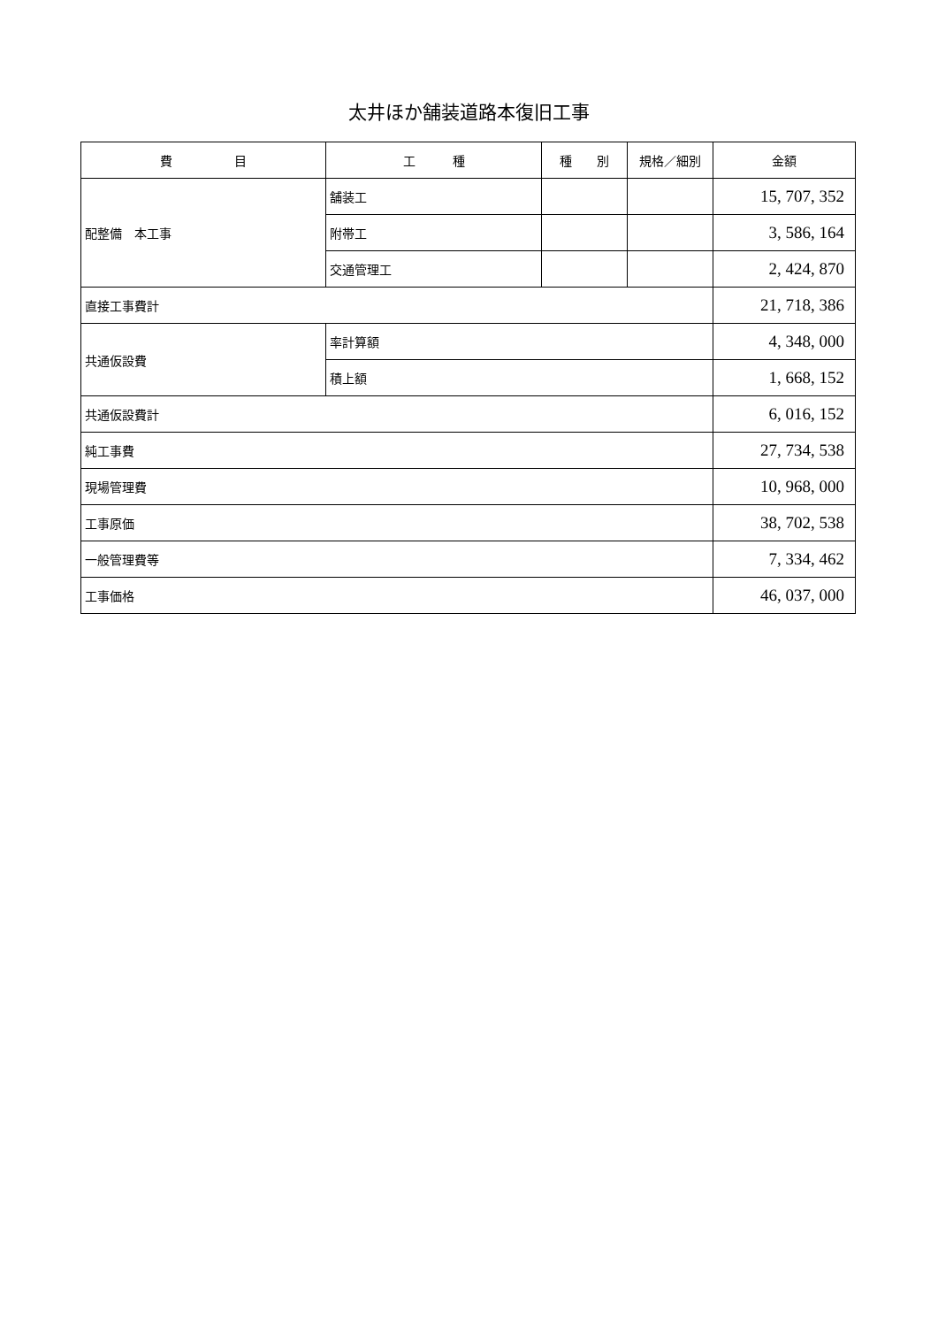太井ほか舗装道路本復旧工事
| 費 目 | 工 種 | 種 別 | 規格／細別 | 金額 |
| --- | --- | --- | --- | --- |
| 配整備 本工事 | 舗装工 | | | 15, 707, 352 |
| | 附帯工 | | | 3, 586, 164 |
| | 交通管理工 | | | 2, 424, 870 |
| 直接工事費計 | | | | 21, 718, 386 |
| 共通仮設費 | 率計算額 | | | 4, 348, 000 |
| | 積上額 | | | 1, 668, 152 |
| 共通仮設費計 | | | | 6, 016, 152 |
| 純工事費 | | | | 27, 734, 538 |
| 現場管理費 | | | | 10, 968, 000 |
| 工事原価 | | | | 38, 702, 538 |
| 一般管理費等 | | | | 7, 334, 462 |
| 工事価格 | | | | 46, 037, 000 |